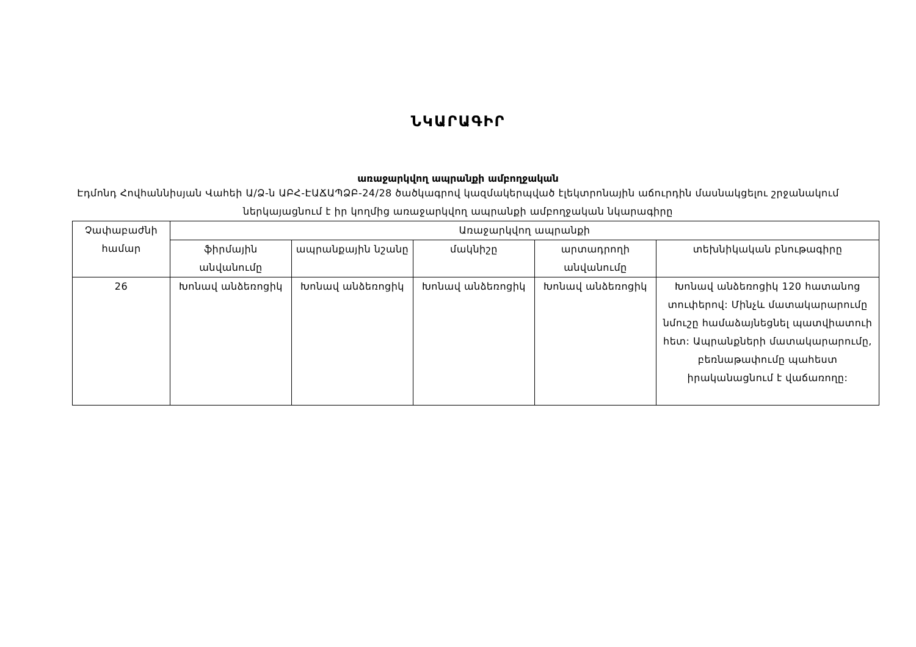ՆԿԱՐԱԳԻՐ
առաջարկվող ապրանքի ամբողջական
Էդմոնդ Հովհաննիսյան Վահեի Ա/Ձ-ն ԱԲՀ-ԷԱՃԱՊՁԲ-24/28 ծածկագրով կազմակերպված էլեկտրոնային աճուրդին մասնակցելու շրջանակում ներկայացնում է իր կողմից առաջարկվող ապրանքի ամբողջական նկարագիրը
| Չափաբաժնի համար | Առաջարկվող ապրանքի | | | | |
| --- | --- | --- | --- | --- | --- |
| | ֆիրմային անվանումը | ապրանքային նշանը | մակնիշը | արտադրողի անվանումը | տեխնիկական բնութագիրը |
| 26 | Խոնավ անձեռոցիկ | Խոնավ անձեռոցիկ | Խոնավ անձեռոցիկ | Խոնավ անձեռոցիկ | Խոնավ անձեռոցիկ 120 հատանոց տուփերով: Մինչև մատակարարումը նմուշը համաձայնեցնել պատվիատուի հետ: Ապրանքների մատակարարումը, բեռնաթափումը պահեստ իրականացնում է վաճառողը: |